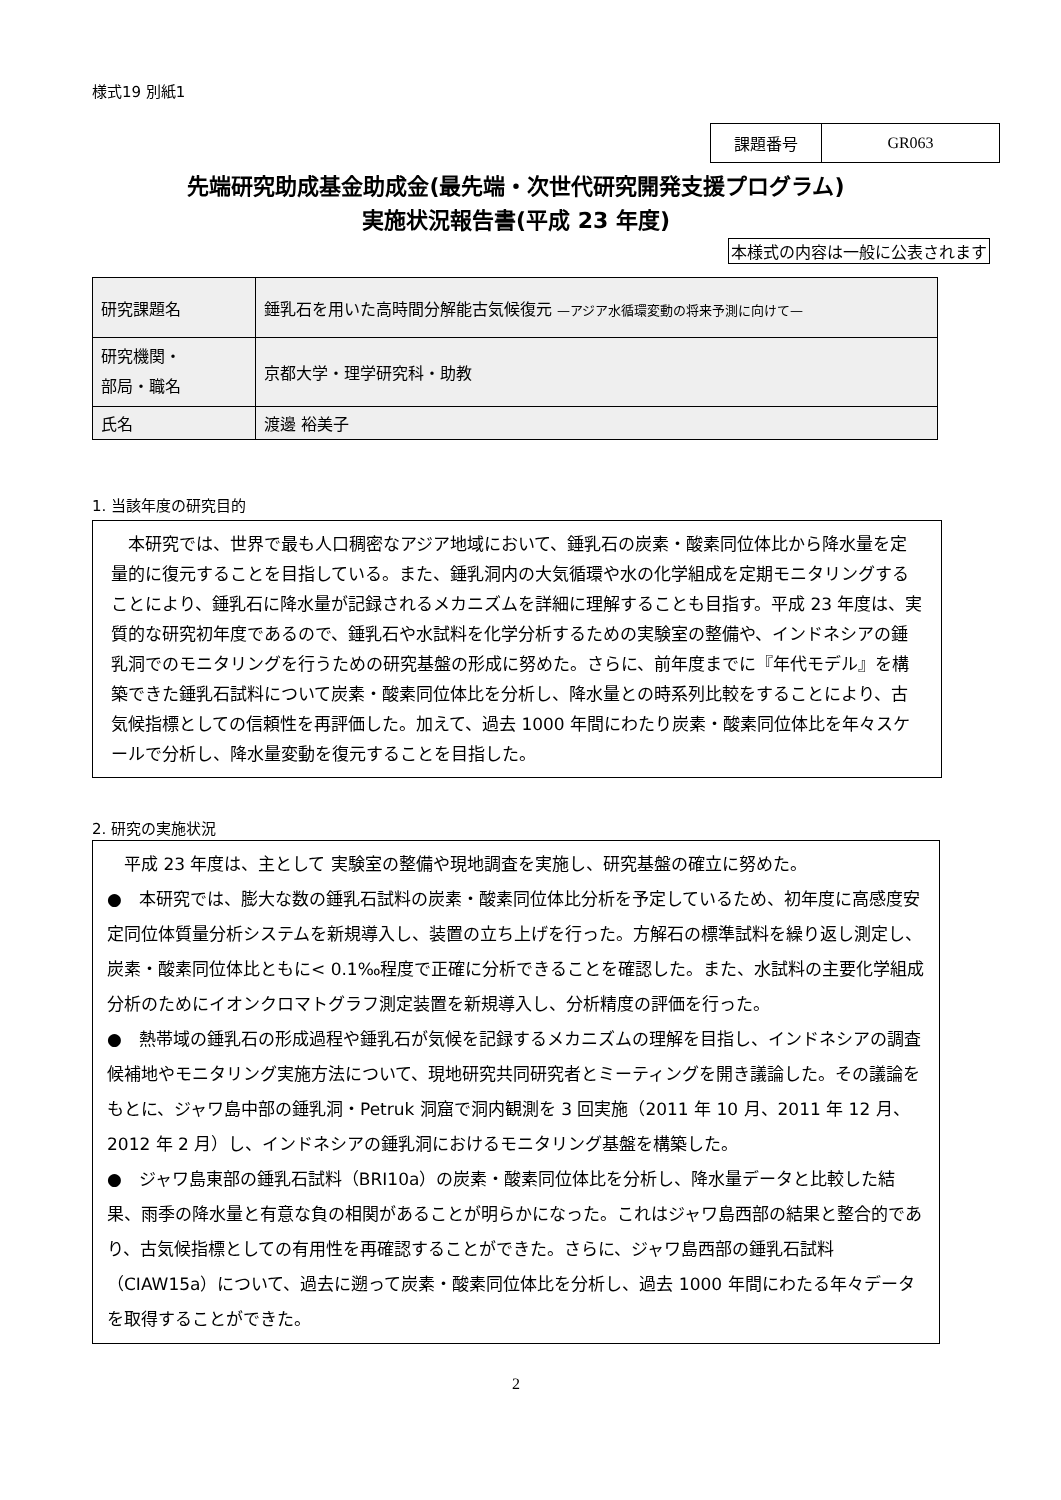様式19 別紙1
| 課題番号 | GR063 |
先端研究助成基金助成金(最先端・次世代研究開発支援プログラム)
実施状況報告書(平成 23 年度)
本様式の内容は一般に公表されます
| 研究課題名 | 錘乳石を用いた高時間分解能古気候復元 —アジア水循環変動の将来予測に向けて— |
| 研究機関・ 部局・職名 | 京都大学・理学研究科・助教 |
| 氏名 | 渡邊 裕美子 |
1. 当該年度の研究目的
　本研究では、世界で最も人口稠密なアジア地域において、錘乳石の炭素・酸素同位体比から降水量を定量的に復元することを目指している。また、錘乳洞内の大気循環や水の化学組成を定期モニタリングすることにより、錘乳石に降水量が記録されるメカニズムを詳細に理解することも目指す。平成 23 年度は、実質的な研究初年度であるので、錘乳石や水試料を化学分析するための実験室の整備や、インドネシアの錘乳洞でのモニタリングを行うための研究基盤の形成に努めた。さらに、前年度までに『年代モデル』を構築できた錘乳石試料について炭素・酸素同位体比を分析し、降水量との時系列比較をすることにより、古気候指標としての信頼性を再評価した。加えて、過去 1000 年間にわたり炭素・酸素同位体比を年々スケールで分析し、降水量変動を復元することを目指した。
2. 研究の実施状況
　平成 23 年度は、主として 実験室の整備や現地調査を実施し、研究基盤の確立に努めた。
●　本研究では、膨大な数の錘乳石試料の炭素・酸素同位体比分析を予定しているため、初年度に高感度安定同位体質量分析システムを新規導入し、装置の立ち上げを行った。方解石の標準試料を繰り返し測定し、炭素・酸素同位体比ともに< 0.1‰程度で正確に分析できることを確認した。また、水試料の主要化学組成分析のためにイオンクロマトグラフ測定装置を新規導入し、分析精度の評価を行った。
●　熱帯域の錘乳石の形成過程や錘乳石が気候を記録するメカニズムの理解を目指し、インドネシアの調査候補地やモニタリング実施方法について、現地研究共同研究者とミーティングを開き議論した。その議論をもとに、ジャワ島中部の錘乳洞・Petruk 洞窟で洞内観測を 3 回実施（2011 年 10 月、2011 年 12 月、2012 年 2 月）し、インドネシアの錘乳洞におけるモニタリング基盤を構築した。
●　ジャワ島東部の錘乳石試料（BRI10a）の炭素・酸素同位体比を分析し、降水量データと比較した結果、雨季の降水量と有意な負の相関があることが明らかになった。これはジャワ島西部の結果と整合的であり、古気候指標としての有用性を再確認することができた。さらに、ジャワ島西部の錘乳石試料（CIAW15a）について、過去に遡って炭素・酸素同位体比を分析し、過去 1000 年間にわたる年々データを取得することができた。
2